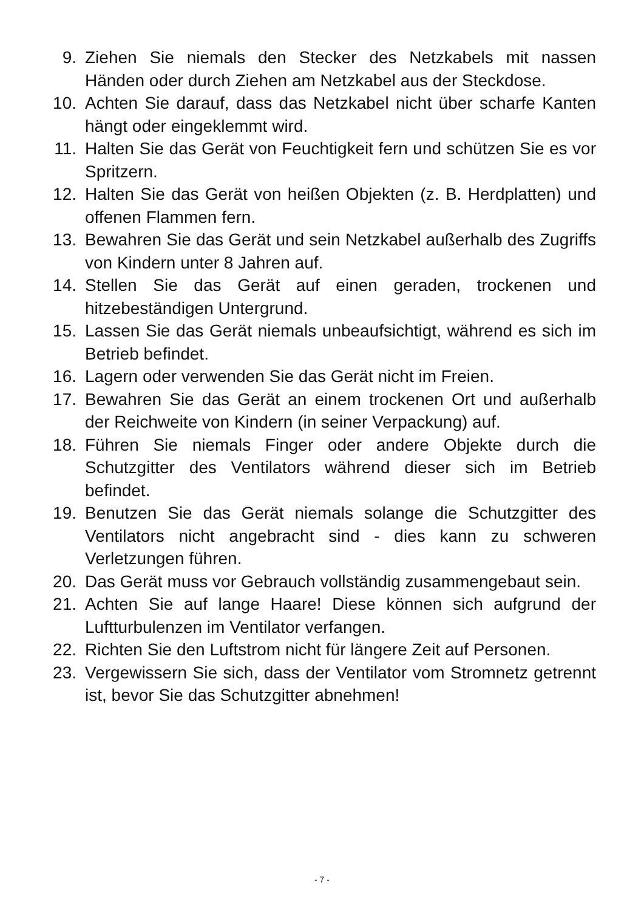9. Ziehen Sie niemals den Stecker des Netzkabels mit nassen Händen oder durch Ziehen am Netzkabel aus der Steckdose.
10. Achten Sie darauf, dass das Netzkabel nicht über scharfe Kanten hängt oder eingeklemmt wird.
11. Halten Sie das Gerät von Feuchtigkeit fern und schützen Sie es vor Spritzern.
12. Halten Sie das Gerät von heißen Objekten (z. B. Herdplatten) und offenen Flammen fern.
13. Bewahren Sie das Gerät und sein Netzkabel außerhalb des Zugriffs von Kindern unter 8 Jahren auf.
14. Stellen Sie das Gerät auf einen geraden, trockenen und hitzebeständigen Untergrund.
15. Lassen Sie das Gerät niemals unbeaufsichtigt, während es sich im Betrieb befindet.
16. Lagern oder verwenden Sie das Gerät nicht im Freien.
17. Bewahren Sie das Gerät an einem trockenen Ort und außerhalb der Reichweite von Kindern (in seiner Verpackung) auf.
18. Führen Sie niemals Finger oder andere Objekte durch die Schutzgitter des Ventilators während dieser sich im Betrieb befindet.
19. Benutzen Sie das Gerät niemals solange die Schutzgitter des Ventilators nicht angebracht sind - dies kann zu schweren Verletzungen führen.
20. Das Gerät muss vor Gebrauch vollständig zusammengebaut sein.
21. Achten Sie auf lange Haare! Diese können sich aufgrund der Luftturbulenzen im Ventilator verfangen.
22. Richten Sie den Luftstrom nicht für längere Zeit auf Personen.
23. Vergewissern Sie sich, dass der Ventilator vom Stromnetz getrennt ist, bevor Sie das Schutzgitter abnehmen!
- 7 -